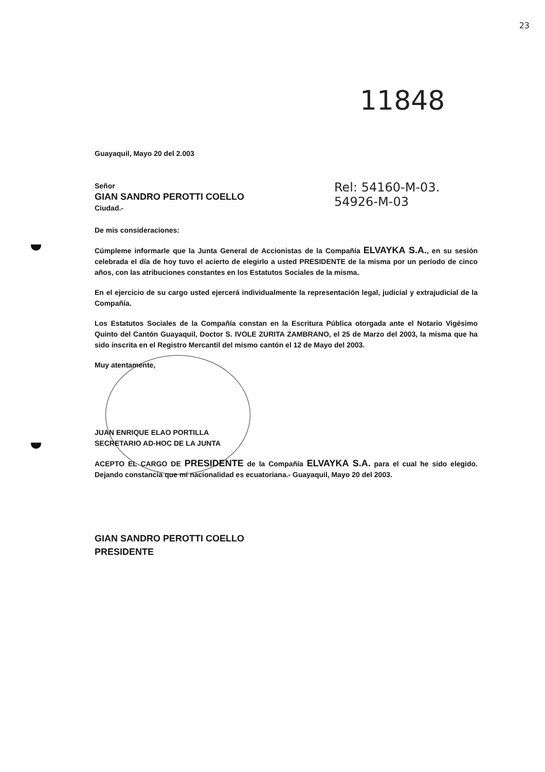23
11848
Rel: 54160-M-03.
54926-M-03
Guayaquil, Mayo 20 del 2.003
Señor
GIAN SANDRO PEROTTI COELLO
Ciudad.-
De mis consideraciones:
Cúmpleme informarle que la Junta General de Accionistas de la Compañía ELVAYKA S.A., en su sesión celebrada el día de hoy tuvo el acierto de elegirlo a usted PRESIDENTE de la misma por un período de cinco años, con las atribuciones constantes en los Estatutos Sociales de la misma.
En el ejercicio de su cargo usted ejercerá individualmente la representación legal, judicial y extrajudicial de la Compañía.
Los Estatutos Sociales de la Compañía constan en la Escritura Pública otorgada ante el Notario Vigésimo Quinto del Cantón Guayaquil, Doctor S. IVOLE ZURITA ZAMBRANO, el 25 de Marzo del 2003, la misma que ha sido inscrita en el Registro Mercantil del mismo cantón el 12 de Mayo del 2003.
Muy atentamente,
JUAN ENRIQUE ELAO PORTILLA
SECRETARIO AD-HOC DE LA JUNTA
ACEPTO EL CARGO DE PRESIDENTE de la Compañía ELVAYKA S.A. para el cual he sido elegido. Dejando constancia que mí nacionalidad es ecuatoriana.- Guayaquil, Mayo 20 del 2003.
GIAN SANDRO PEROTTI COELLO
PRESIDENTE